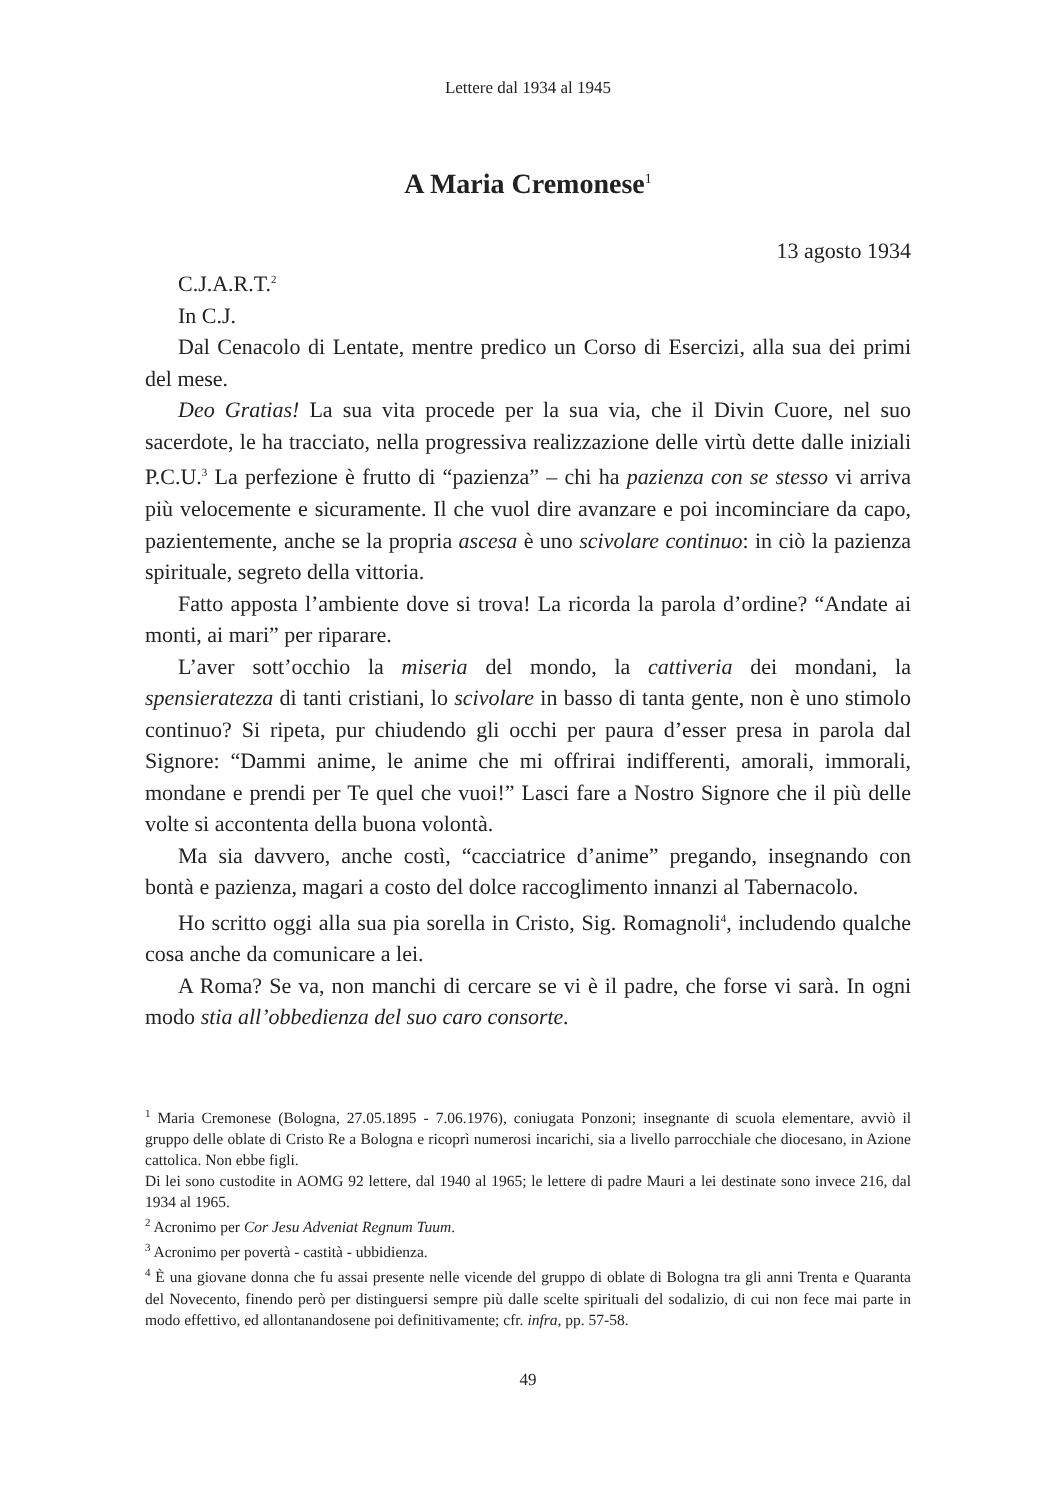Lettere dal 1934 al 1945
A Maria Cremonese<sup>1</sup>
13 agosto 1934
C.J.A.R.T.<sup>2</sup>
In C.J.
Dal Cenacolo di Lentate, mentre predico un Corso di Esercizi, alla sua dei primi del mese.
Deo Gratias! La sua vita procede per la sua via, che il Divin Cuore, nel suo sacerdote, le ha tracciato, nella progressiva realizzazione delle virtù dette dalle iniziali P.C.U.<sup>3</sup> La perfezione è frutto di “pazienza” – chi ha pazienza con se stesso vi arriva più velocemente e sicuramente. Il che vuol dire avanzare e poi incominciare da capo, pazientemente, anche se la propria ascesa è uno scivolare continuo: in ciò la pazienza spirituale, segreto della vittoria.
Fatto apposta l’ambiente dove si trova! La ricorda la parola d’ordine? “Andate ai monti, ai mari” per riparare.
L’aver sott’occhio la miseria del mondo, la cattiveria dei mondani, la spensieratezza di tanti cristiani, lo scivolare in basso di tanta gente, non è uno stimolo continuo? Si ripeta, pur chiudendo gli occhi per paura d’esser presa in parola dal Signore: “Dammi anime, le anime che mi offrirai indifferenti, amorali, immorali, mondane e prendi per Te quel che vuoi!” Lasci fare a Nostro Signore che il più delle volte si accontenta della buona volontà.
Ma sia davvero, anche costì, “cacciatrice d’anime” pregando, insegnando con bontà e pazienza, magari a costo del dolce raccoglimento innanzi al Tabernacolo.
Ho scritto oggi alla sua pia sorella in Cristo, Sig. Romagnoli<sup>4</sup>, includendo qualche cosa anche da comunicare a lei.
A Roma? Se va, non manchi di cercare se vi è il padre, che forse vi sarà. In ogni modo stia all’obbedienza del suo caro consorte.
<sup>1</sup> Maria Cremonese (Bologna, 27.05.1895 - 7.06.1976), coniugata Ponzoni; insegnante di scuola elementare, avviò il gruppo delle oblate di Cristo Re a Bologna e ricoprì numerosi incarichi, sia a livello parrocchiale che diocesano, in Azione cattolica. Non ebbe figli.
Di lei sono custodite in AOMG 92 lettere, dal 1940 al 1965; le lettere di padre Mauri a lei destinate sono invece 216, dal 1934 al 1965.
<sup>2</sup> Acronimo per Cor Jesu Adveniat Regnum Tuum.
<sup>3</sup> Acronimo per povertà - castità - ubbidienza.
<sup>4</sup> È una giovane donna che fu assai presente nelle vicende del gruppo di oblate di Bologna tra gli anni Trenta e Quaranta del Novecento, finendo però per distinguersi sempre più dalle scelte spirituali del sodalizio, di cui non fece mai parte in modo effettivo, ed allontanandosene poi definitivamente; cfr. infra, pp. 57-58.
49